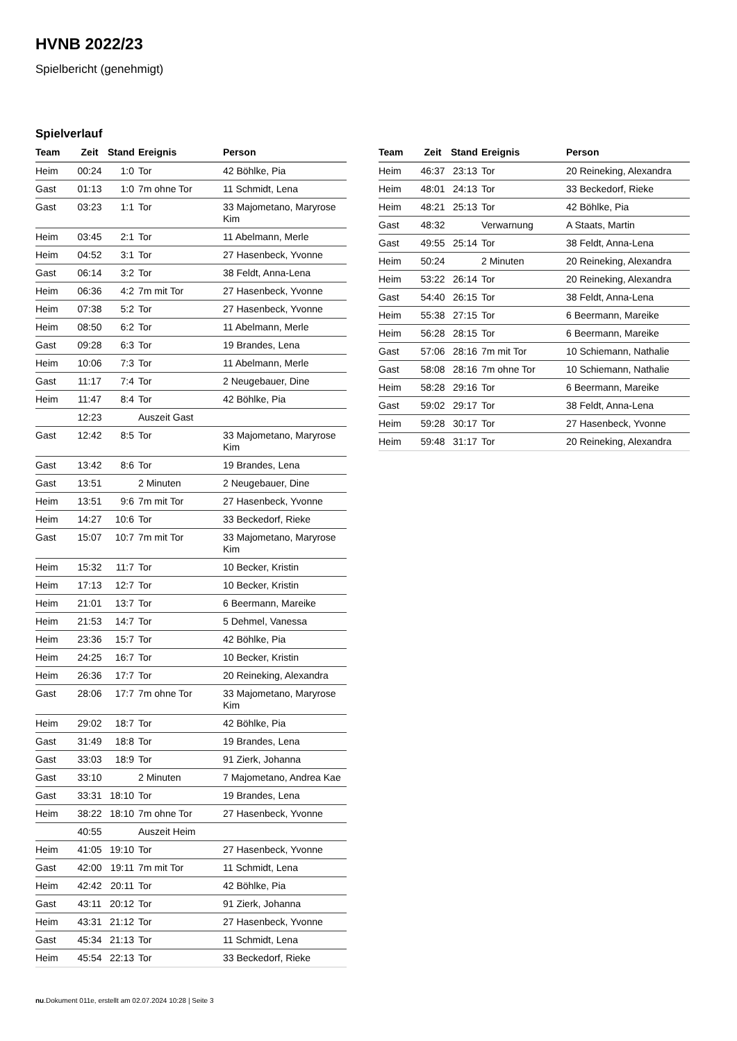HVNB 2022/23
Spielbericht (genehmigt)
Spielverlauf
| Team | Zeit | Stand | Ereignis | Person |
| --- | --- | --- | --- | --- |
| Heim | 00:24 | 1:0 | Tor | 42 Böhlke, Pia |
| Gast | 01:13 | 1:0 | 7m ohne Tor | 11 Schmidt, Lena |
| Gast | 03:23 | 1:1 | Tor | 33 Majometano, Maryrose Kim |
| Heim | 03:45 | 2:1 | Tor | 11 Abelmann, Merle |
| Heim | 04:52 | 3:1 | Tor | 27 Hasenbeck, Yvonne |
| Gast | 06:14 | 3:2 | Tor | 38 Feldt, Anna-Lena |
| Heim | 06:36 | 4:2 | 7m mit Tor | 27 Hasenbeck, Yvonne |
| Heim | 07:38 | 5:2 | Tor | 27 Hasenbeck, Yvonne |
| Heim | 08:50 | 6:2 | Tor | 11 Abelmann, Merle |
| Gast | 09:28 | 6:3 | Tor | 19 Brandes, Lena |
| Heim | 10:06 | 7:3 | Tor | 11 Abelmann, Merle |
| Gast | 11:17 | 7:4 | Tor | 2 Neugebauer, Dine |
| Heim | 11:47 | 8:4 | Tor | 42 Böhlke, Pia |
| | 12:23 | | Auszeit Gast | |
| Gast | 12:42 | 8:5 | Tor | 33 Majometano, Maryrose Kim |
| Gast | 13:42 | 8:6 | Tor | 19 Brandes, Lena |
| Gast | 13:51 | | 2 Minuten | 2 Neugebauer, Dine |
| Heim | 13:51 | 9:6 | 7m mit Tor | 27 Hasenbeck, Yvonne |
| Heim | 14:27 | 10:6 | Tor | 33 Beckedorf, Rieke |
| Gast | 15:07 | 10:7 | 7m mit Tor | 33 Majometano, Maryrose Kim |
| Heim | 15:32 | 11:7 | Tor | 10 Becker, Kristin |
| Heim | 17:13 | 12:7 | Tor | 10 Becker, Kristin |
| Heim | 21:01 | 13:7 | Tor | 6 Beermann, Mareike |
| Heim | 21:53 | 14:7 | Tor | 5 Dehmel, Vanessa |
| Heim | 23:36 | 15:7 | Tor | 42 Böhlke, Pia |
| Heim | 24:25 | 16:7 | Tor | 10 Becker, Kristin |
| Heim | 26:36 | 17:7 | Tor | 20 Reineking, Alexandra |
| Gast | 28:06 | 17:7 | 7m ohne Tor | 33 Majometano, Maryrose Kim |
| Heim | 29:02 | 18:7 | Tor | 42 Böhlke, Pia |
| Gast | 31:49 | 18:8 | Tor | 19 Brandes, Lena |
| Gast | 33:03 | 18:9 | Tor | 91 Zierk, Johanna |
| Gast | 33:10 | | 2 Minuten | 7 Majometano, Andrea Kae |
| Gast | 33:31 | 18:10 | Tor | 19 Brandes, Lena |
| Heim | 38:22 | 18:10 | 7m ohne Tor | 27 Hasenbeck, Yvonne |
| | 40:55 | | Auszeit Heim | |
| Heim | 41:05 | 19:10 | Tor | 27 Hasenbeck, Yvonne |
| Gast | 42:00 | 19:11 | 7m mit Tor | 11 Schmidt, Lena |
| Heim | 42:42 | 20:11 | Tor | 42 Böhlke, Pia |
| Gast | 43:11 | 20:12 | Tor | 91 Zierk, Johanna |
| Heim | 43:31 | 21:12 | Tor | 27 Hasenbeck, Yvonne |
| Gast | 45:34 | 21:13 | Tor | 11 Schmidt, Lena |
| Heim | 45:54 | 22:13 | Tor | 33 Beckedorf, Rieke |
| Team | Zeit | Stand | Ereignis | Person |
| --- | --- | --- | --- | --- |
| Heim | 46:37 | 23:13 | Tor | 20 Reineking, Alexandra |
| Heim | 48:01 | 24:13 | Tor | 33 Beckedorf, Rieke |
| Heim | 48:21 | 25:13 | Tor | 42 Böhlke, Pia |
| Gast | 48:32 | | Verwarnung | A Staats, Martin |
| Gast | 49:55 | 25:14 | Tor | 38 Feldt, Anna-Lena |
| Heim | 50:24 | | 2 Minuten | 20 Reineking, Alexandra |
| Heim | 53:22 | 26:14 | Tor | 20 Reineking, Alexandra |
| Gast | 54:40 | 26:15 | Tor | 38 Feldt, Anna-Lena |
| Heim | 55:38 | 27:15 | Tor | 6 Beermann, Mareike |
| Heim | 56:28 | 28:15 | Tor | 6 Beermann, Mareike |
| Gast | 57:06 | 28:16 | 7m mit Tor | 10 Schiemann, Nathalie |
| Gast | 58:08 | 28:16 | 7m ohne Tor | 10 Schiemann, Nathalie |
| Heim | 58:28 | 29:16 | Tor | 6 Beermann, Mareike |
| Gast | 59:02 | 29:17 | Tor | 38 Feldt, Anna-Lena |
| Heim | 59:28 | 30:17 | Tor | 27 Hasenbeck, Yvonne |
| Heim | 59:48 | 31:17 | Tor | 20 Reineking, Alexandra |
nu.Dokument 011e, erstellt am 02.07.2024 10:28 | Seite 3